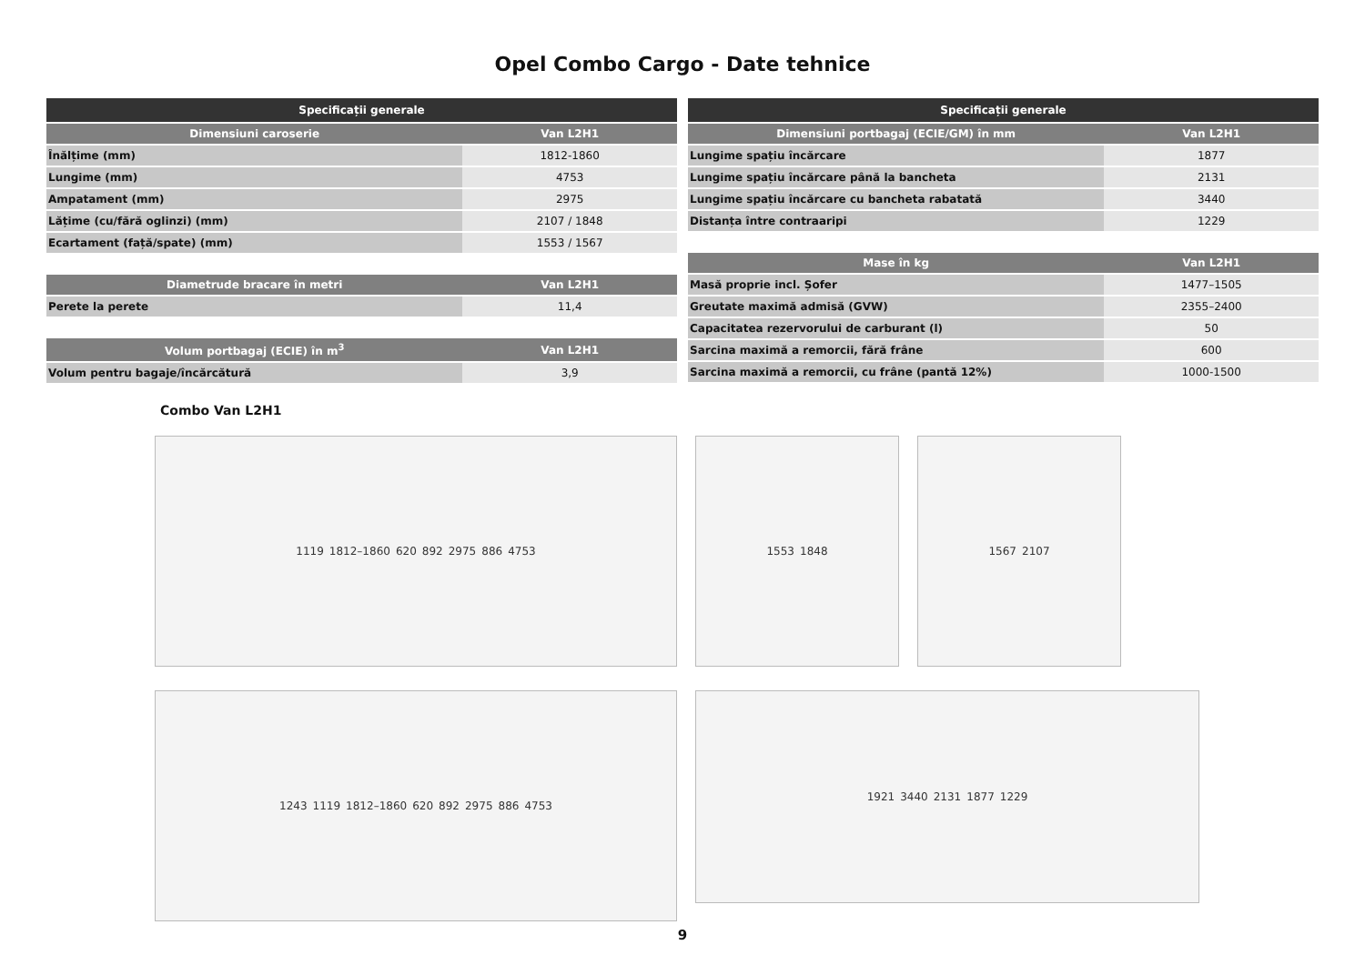Opel Combo Cargo - Date tehnice
| Specificații generale | |
| --- | --- |
| Dimensiuni caroserie | Van L2H1 |
| Înălțime (mm) | 1812-1860 |
| Lungime (mm) | 4753 |
| Ampatament (mm) | 2975 |
| Lățime (cu/fără oglinzi) (mm) | 2107 / 1848 |
| Ecartament (față/spate) (mm) | 1553 / 1567 |
| Diametrude bracare în metri | Van L2H1 |
| --- | --- |
| Perete la perete | 11,4 |
| Volum portbagaj (ECIE) în m<sup>3</sup> | Van L2H1 |
| --- | --- |
| Volum pentru bagaje/încărcătură | 3,9 |
| Specificații generale | |
| --- | --- |
| Dimensiuni portbagaj (ECIE/GM) în mm | Van L2H1 |
| Lungime spațiu încărcare | 1877 |
| Lungime spațiu încărcare până la bancheta | 2131 |
| Lungime spațiu încărcare cu bancheta rabatată | 3440 |
| Distanța între contraaripi | 1229 |
| Mase în kg | Van L2H1 |
| --- | --- |
| Masă proprie incl. Șofer | 1477–1505 |
| Greutate maximă admisă (GVW) | 2355–2400 |
| Capacitatea rezervorului de carburant (l) | 50 |
| Sarcina maximă a remorcii, fără frâne | 600 |
| Sarcina maximă a remorcii, cu frâne (pantă 12%) | 1000-1500 |
Combo Van L2H1
1119 1812–1860 620 892 2975 886 4753
1553 1848
1567 2107
1243 1119 1812–1860 620 892 2975 886 4753
1921 3440 2131 1877 1229
9